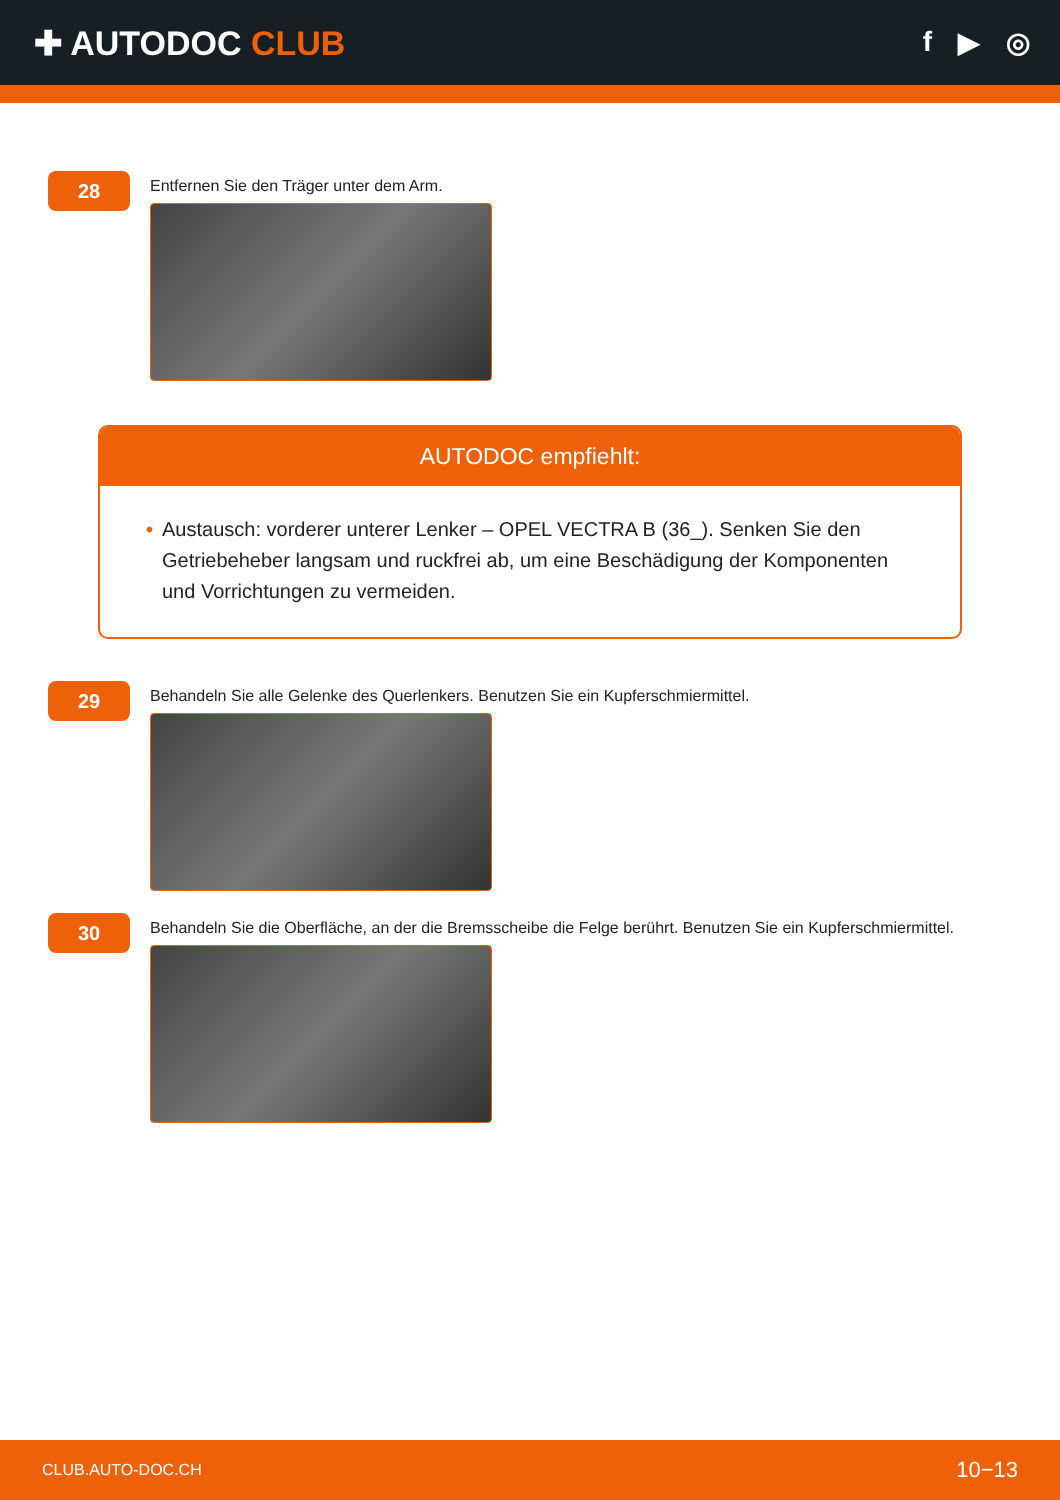✚ AUTODOC CLUB
f ▶ ◎
28
Entfernen Sie den Träger unter dem Arm.
AUTODOC empfiehlt:
• Austausch: vorderer unterer Lenker – OPEL VECTRA B (36_). Senken Sie den Getriebeheber langsam und ruckfrei ab, um eine Beschädigung der Komponenten und Vorrichtungen zu vermeiden.
29
Behandeln Sie alle Gelenke des Querlenkers. Benutzen Sie ein Kupferschmiermittel.
30
Behandeln Sie die Oberfläche, an der die Bremsscheibe die Felge berührt. Benutzen Sie ein Kupferschmiermittel.
CLUB.AUTO-DOC.CH 10−13